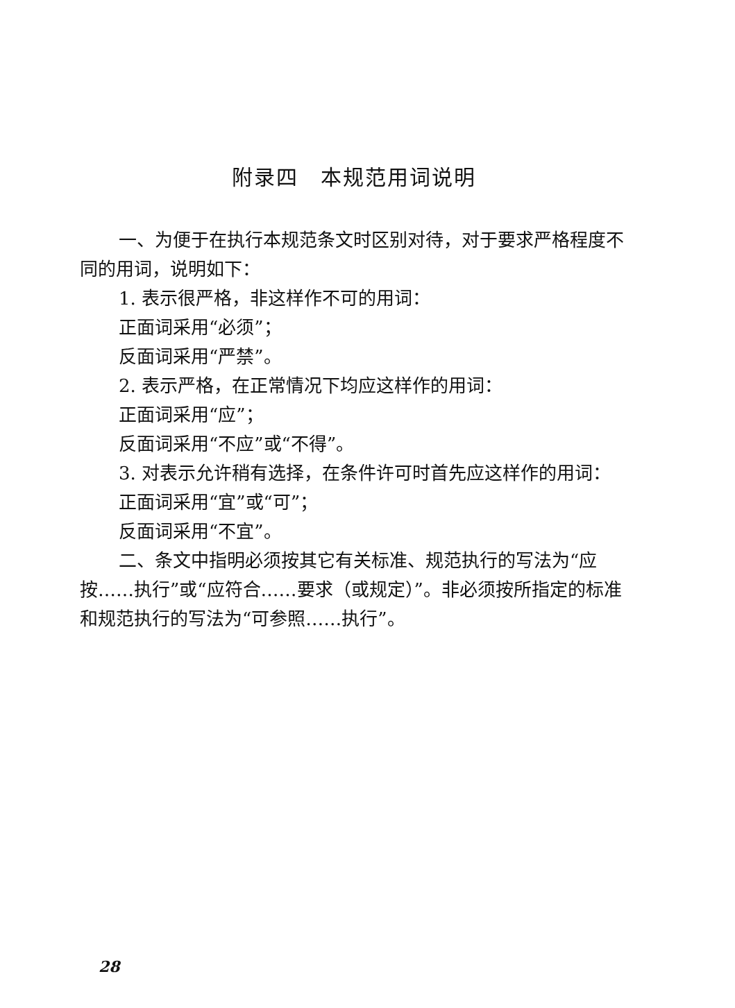附录四　本规范用词说明
一、为便于在执行本规范条文时区别对待，对于要求严格程度不同的用词，说明如下：
1. 表示很严格，非这样作不可的用词：
正面词采用“必须”；
反面词采用“严禁”。
2. 表示严格，在正常情况下均应这样作的用词：
正面词采用“应”；
反面词采用“不应”或“不得”。
3. 对表示允许稍有选择，在条件许可时首先应这样作的用词：
正面词采用“宜”或“可”；
反面词采用“不宜”。
二、条文中指明必须按其它有关标准、规范执行的写法为“应按……执行”或“应符合……要求（或规定）”。非必须按所指定的标准和规范执行的写法为“可参照……执行”。
28